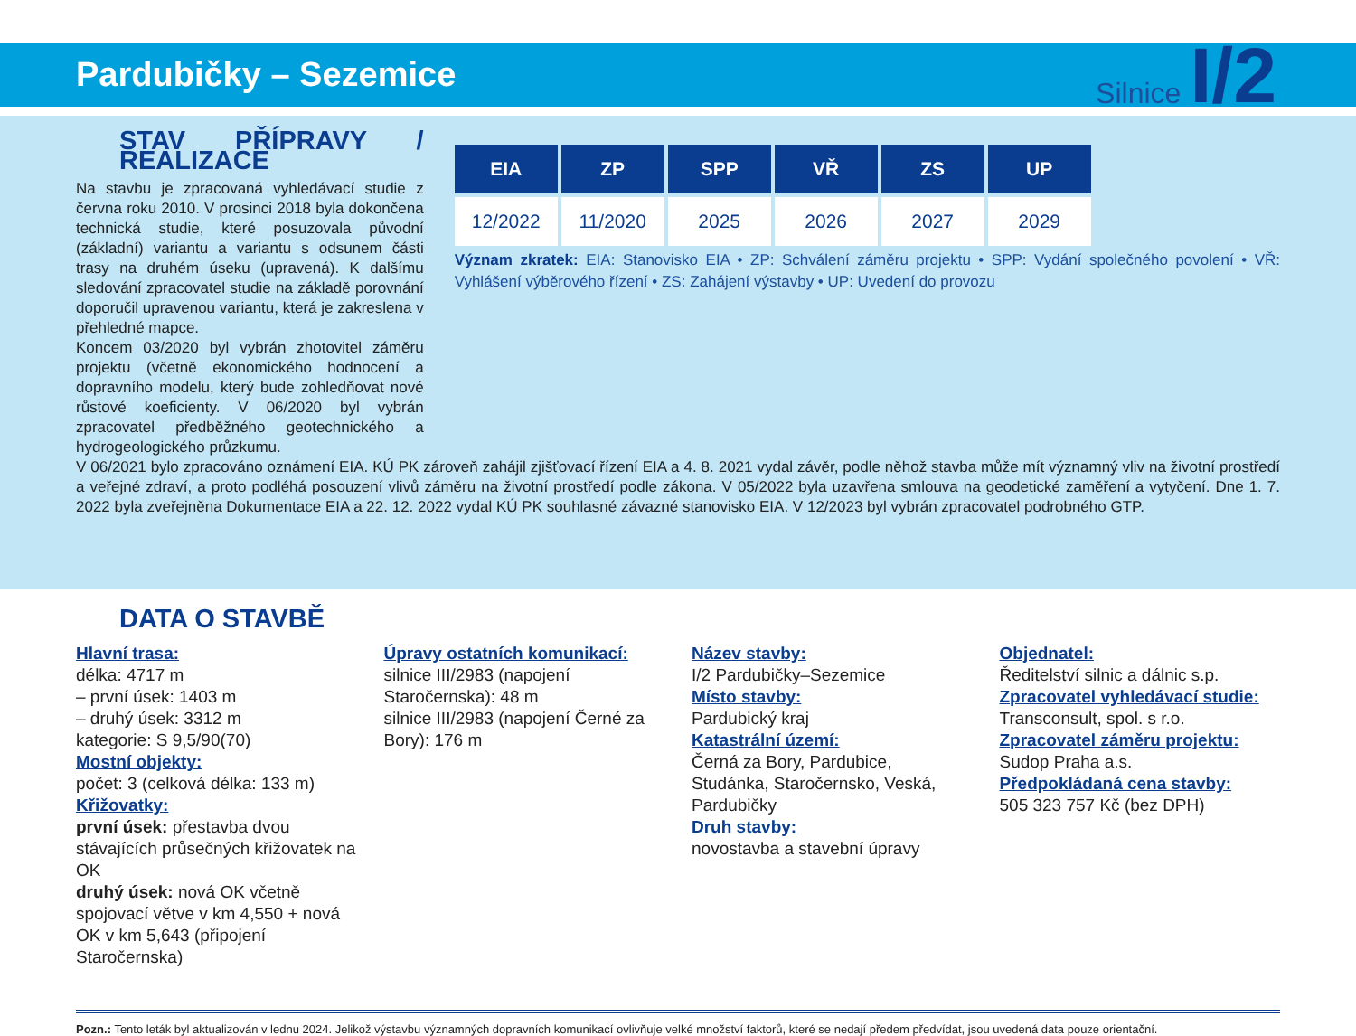Pardubičky – Sezemice
Silnice I/2
STAV PŘÍPRAVY / REALIZACE
Na stavbu je zpracovaná vyhledávací studie z června roku 2010. V prosinci 2018 byla dokončena technická studie, které posuzovala původní (základní) variantu a variantu s odsunem části trasy na druhém úseku (upravená). K dalšímu sledování zpracovatel studie na základě porovnání doporučil upravenou variantu, která je zakreslena v přehledné mapce.
Koncem 03/2020 byl vybrán zhotovitel záměru projektu (včetně ekonomického hodnocení a dopravního modelu, který bude zohledňovat nové růstové koeficienty. V 06/2020 byl vybrán zpracovatel předběžného geotechnického a hydrogeologického průzkumu.
| EIA | ZP | SPP | VŘ | ZS | UP |
| --- | --- | --- | --- | --- | --- |
| 12/2022 | 11/2020 | 2025 | 2026 | 2027 | 2029 |
Význam zkratek: EIA: Stanovisko EIA • ZP: Schválení záměru projektu • SPP: Vydání společného povolení • VŘ: Vyhlášení výběrového řízení • ZS: Zahájení výstavby • UP: Uvedení do provozu
V 06/2021 bylo zpracováno oznámení EIA. KÚ PK zároveň zahájil zjišťovací řízení EIA a 4. 8. 2021 vydal závěr, podle něhož stavba může mít významný vliv na životní prostředí a veřejné zdraví, a proto podléhá posouzení vlivů záměru na životní prostředí podle zákona. V 05/2022 byla uzavřena smlouva na geodetické zaměření a vytyčení. Dne 1. 7. 2022 byla zveřejněna Dokumentace EIA a 22. 12. 2022 vydal KÚ PK souhlasné závazné stanovisko EIA. V 12/2023 byl vybrán zpracovatel podrobného GTP.
DATA O STAVBĚ
Hlavní trasa:
délka: 4717 m
– první úsek: 1403 m
– druhý úsek: 3312 m
kategorie: S 9,5/90(70)
Mostní objekty:
počet: 3 (celková délka: 133 m)
Křižovatky:
první úsek: přestavba dvou stávajících průsečných křižovatek na OK
druhý úsek: nová OK včetně spojovací větve v km 4,550 + nová OK v km 5,643 (připojení Staročernska)
Úpravy ostatních komunikací:
silnice III/2983 (napojení Staročernska): 48 m
silnice III/2983 (napojení Černé za Bory): 176 m
Název stavby:
I/2 Pardubičky–Sezemice
Místo stavby:
Pardubický kraj
Katastrální území:
Černá za Bory, Pardubice, Studánka, Staročernsko, Veská, Pardubičky
Druh stavby:
novostavba a stavební úpravy
Objednatel:
Ředitelství silnic a dálnic s.p.
Zpracovatel vyhledávací studie:
Transconsult, spol. s r.o.
Zpracovatel záměru projektu:
Sudop Praha a.s.
Předpokládaná cena stavby:
505 323 757 Kč (bez DPH)
Pozn.: Tento leták byl aktualizován v lednu 2024. Jelikož výstavbu významných dopravních komunikací ovlivňuje velké množství faktorů, které se nedají předem předvídat, jsou uvedená data pouze orientační.